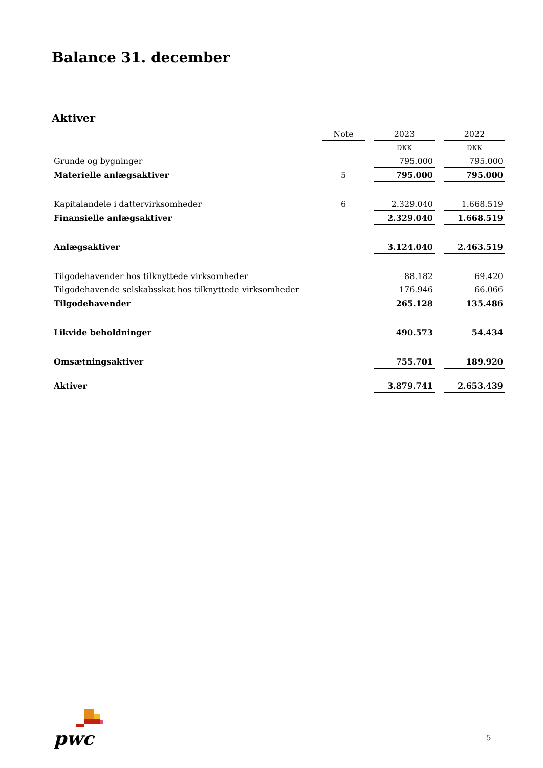Balance 31. december
Aktiver
| | Note | | 2023 | | 2022 |
| --- | --- | --- | --- | --- | --- |
| | | | DKK | | DKK |
| Grunde og bygninger | | | 795.000 | | 795.000 |
| Materielle anlægsaktiver | 5 | | 795.000 | | 795.000 |
| Kapitalandele i dattervirksomheder | 6 | | 2.329.040 | | 1.668.519 |
| Finansielle anlægsaktiver | | | 2.329.040 | | 1.668.519 |
| Anlægsaktiver | | | 3.124.040 | | 2.463.519 |
| Tilgodehavender hos tilknyttede virksomheder | | | 88.182 | | 69.420 |
| Tilgodehavende selskabsskat hos tilknyttede virksomheder | | | 176.946 | | 66.066 |
| Tilgodehavender | | | 265.128 | | 135.486 |
| Likvide beholdninger | | | 490.573 | | 54.434 |
| Omsætningsaktiver | | | 755.701 | | 189.920 |
| Aktiver | | | 3.879.741 | | 2.653.439 |
pwc
5